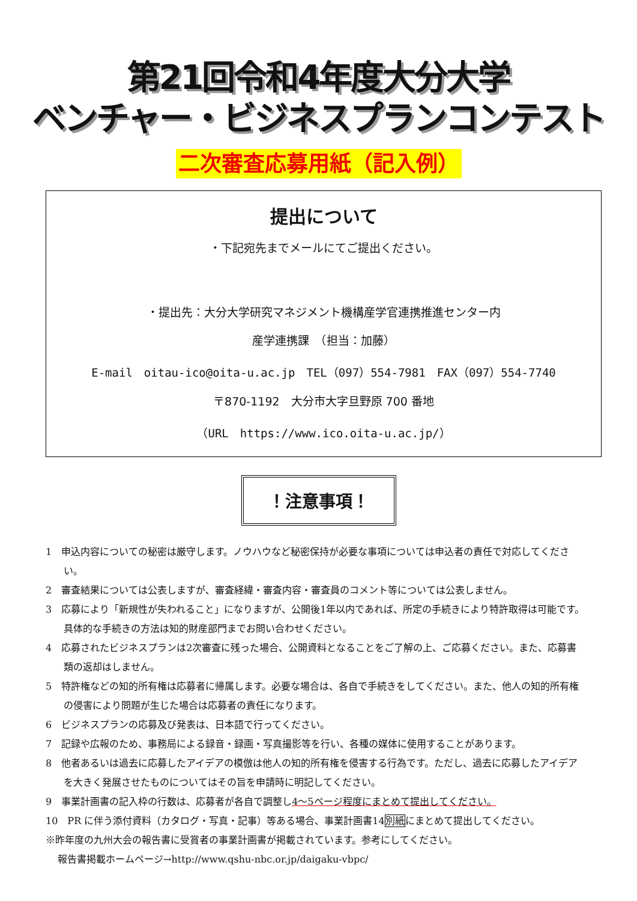第21回令和4年度大分大学
ベンチャー・ビジネスプランコンテスト
二次審査応募用紙（記入例）
提出について
・下記宛先までメールにてご提出ください。
・提出先：大分大学研究マネジメント機構産学官連携推進センター内
産学連携課　（担当：加藤）
E-mail　oitau-ico@oita-u.ac.jp　TEL（097）554-7981　FAX（097）554-7740
〒870-1192　大分市大字旦野原 700 番地
（URL　https://www.ico.oita-u.ac.jp/）
！注意事項！
1　申込内容についての秘密は厳守します。ノウハウなど秘密保持が必要な事項については申込者の責任で対応してください。
2　審査結果については公表しますが、審査経緯・審査内容・審査員のコメント等については公表しません。
3　応募により「新規性が失われること」になりますが、公開後1年以内であれば、所定の手続きにより特許取得は可能です。具体的な手続きの方法は知的財産部門までお問い合わせください。
4　応募されたビジネスプランは2次審査に残った場合、公開資料となることをご了解の上、ご応募ください。また、応募書類の返却はしません。
5　特許権などの知的所有権は応募者に帰属します。必要な場合は、各自で手続きをしてください。また、他人の知的所有権の侵害により問題が生じた場合は応募者の責任になります。
6　ビジネスプランの応募及び発表は、日本語で行ってください。
7　記録や広報のため、事務局による録音・録画・写真撮影等を行い、各種の媒体に使用することがあります。
8　他者あるいは過去に応募したアイデアの模倣は他人の知的所有権を侵害する行為です。ただし、過去に応募したアイデアを大きく発展させたものについてはその旨を申請時に明記してください。
9　事業計画書の記入枠の行数は、応募者が各自で調整し4～5ページ程度にまとめて提出してください。
10　PR に伴う添付資料（カタログ・写真・記事）等ある場合、事業計画書14別紙にまとめて提出してください。
※昨年度の九州大会の報告書に受賞者の事業計画書が掲載されています。参考にしてください。
報告書掲載ホームページ→http://www.qshu-nbc.or.jp/daigaku-vbpc/